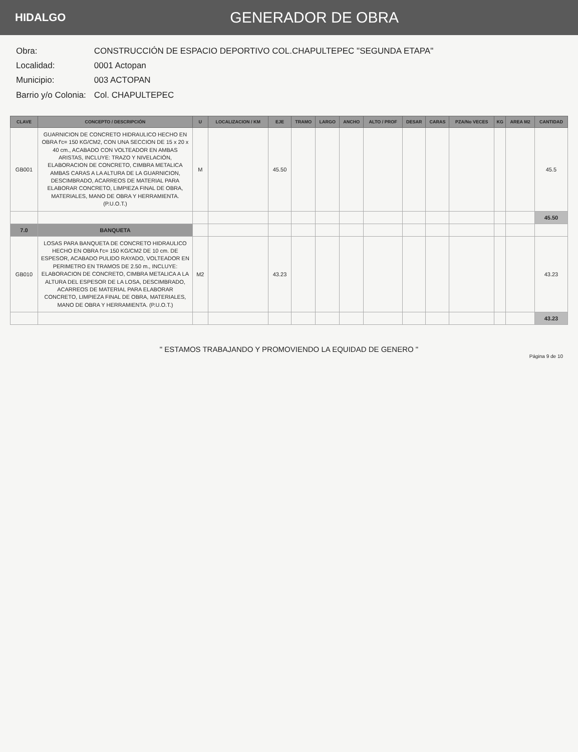HIDALGO
GENERADOR DE OBRA
| Obra: | CONSTRUCCIÓN DE ESPACIO DEPORTIVO COL.CHAPULTEPEC "SEGUNDA ETAPA" |
| Localidad: | 0001 Actopan |
| Municipio: | 003 ACTOPAN |
| Barrio y/o Colonia: | Col. CHAPULTEPEC |
| CLAVE | CONCEPTO / DESCRIPCIÓN | U | LOCALIZACION / KM | EJE | TRAMO | LARGO | ANCHO | ALTO / PROF | DESAR | CARAS | PZA/No VECES | KG | AREA M2 | CANTIDAD |
| --- | --- | --- | --- | --- | --- | --- | --- | --- | --- | --- | --- | --- | --- | --- |
| GB001 | GUARNICION DE CONCRETO HIDRAULICO HECHO EN OBRA f'c= 150 KG/CM2, CON UNA SECCION DE 15 x 20 x 40 cm., ACABADO CON VOLTEADOR EN AMBAS ARISTAS, INCLUYE: TRAZO Y NIVELACIÓN, ELABORACION DE CONCRETO, CIMBRA METALICA AMBAS CARAS A LA ALTURA DE LA GUARNICION, DESCIMBRADO, ACARREOS DE MATERIAL PARA ELABORAR CONCRETO, LIMPIEZA FINAL DE OBRA, MATERIALES, MANO DE OBRA Y HERRAMIENTA.(P.U.O.T.) | M | | 45.50 | | | | | | | | | | 45.5 |
| | | | | | | | | | | | | | | 45.50 |
| 7.0 | BANQUETA | | | | | | | | | | | | | |
| GB010 | LOSAS PARA BANQUETA DE CONCRETO HIDRAULICO HECHO EN OBRA f'c= 150 KG/CM2 DE 10 cm. DE ESPESOR, ACABADO PULIDO RAYADO, VOLTEADOR EN PERIMETRO EN TRAMOS DE 2.50 m., INCLUYE: ELABORACION DE CONCRETO, CIMBRA METALICA A LA ALTURA DEL ESPESOR DE LA LOSA, DESCIMBRADO, ACARREOS DE MATERIAL PARA ELABORAR CONCRETO, LIMPIEZA FINAL DE OBRA, MATERIALES, MANO DE OBRA Y HERRAMIENTA. (P.U.O.T.) | M2 | | 43.23 | | | | | | | | | | 43.23 |
| | | | | | | | | | | | | | | 43.23 |
" ESTAMOS TRABAJANDO Y PROMOVIENDO LA EQUIDAD DE GENERO "
Página 9 de 10